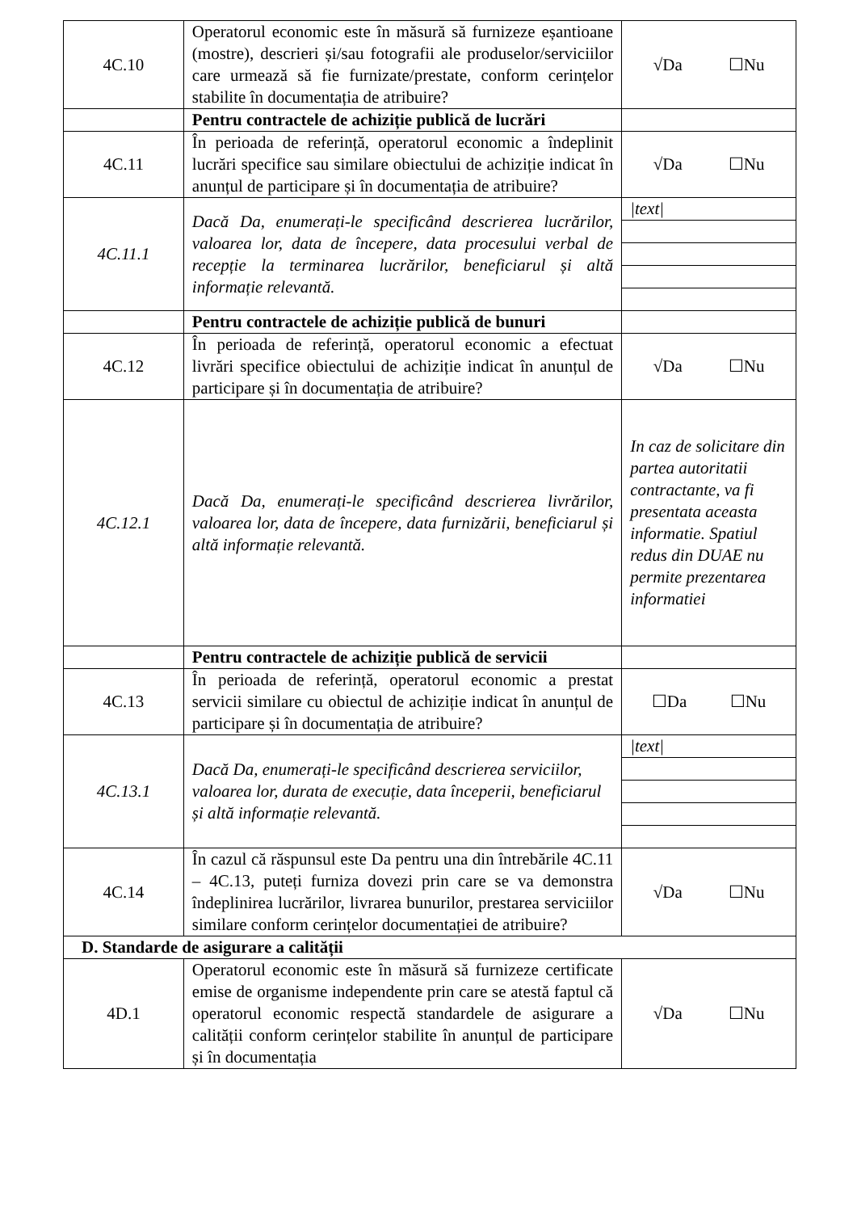| 4C.10 | Operatorul economic este în măsură să furnizeze eșantioane (mostre), descrieri și/sau fotografii ale produselor/serviciilor care urmează să fie furnizate/prestate, conform cerințelor stabilite în documentația de atribuire? | √Da ☐Nu |
| | Pentru contractele de achiziție publică de lucrări | |
| 4C.11 | În perioada de referință, operatorul economic a îndeplinit lucrări specifice sau similare obiectului de achiziție indicat în anunțul de participare și în documentația de atribuire? | √Da ☐Nu |
| 4C.11.1 | Dacă Da, enumerați-le specificând descrierea lucrărilor, valoarea lor, data de începere, data procesului verbal de recepție la terminarea lucrărilor, beneficiarul și altă informație relevantă. | /text/ |
| | Pentru contractele de achiziție publică de bunuri | |
| 4C.12 | În perioada de referință, operatorul economic a efectuat livrări specifice obiectului de achiziție indicat în anunțul de participare și în documentația de atribuire? | √Da ☐Nu |
| 4C.12.1 | Dacă Da, enumerați-le specificând descrierea livrărilor, valoarea lor, data de începere, data furnizării, beneficiarul și altă informație relevantă. | In caz de solicitare din partea autoritatii contractante, va fi presentata aceasta informatie. Spatiul redus din DUAE nu permite prezentarea informatiei |
| | Pentru contractele de achiziție publică de servicii | |
| 4C.13 | În perioada de referință, operatorul economic a prestat servicii similare cu obiectul de achiziție indicat în anunțul de participare și în documentația de atribuire? | ☐Da ☐Nu |
| 4C.13.1 | Dacă Da, enumerați-le specificând descrierea serviciilor, valoarea lor, durata de execuție, data începerii, beneficiarul și altă informație relevantă. | /text/ |
| 4C.14 | În cazul că răspunsul este Da pentru una din întrebările 4C.11 – 4C.13, puteți furniza dovezi prin care se va demonstra îndeplinirea lucrărilor, livrarea bunurilor, prestarea serviciilor similare conform cerințelor documentației de atribuire? | √Da ☐Nu |
| D. Standarde de asigurare a calității | | |
| 4D.1 | Operatorul economic este în măsură să furnizeze certificate emise de organisme independente prin care se atestă faptul că operatorul economic respectă standardele de asigurare a calității conform cerințelor stabilite în anunțul de participare și în documentația | √Da ☐Nu |